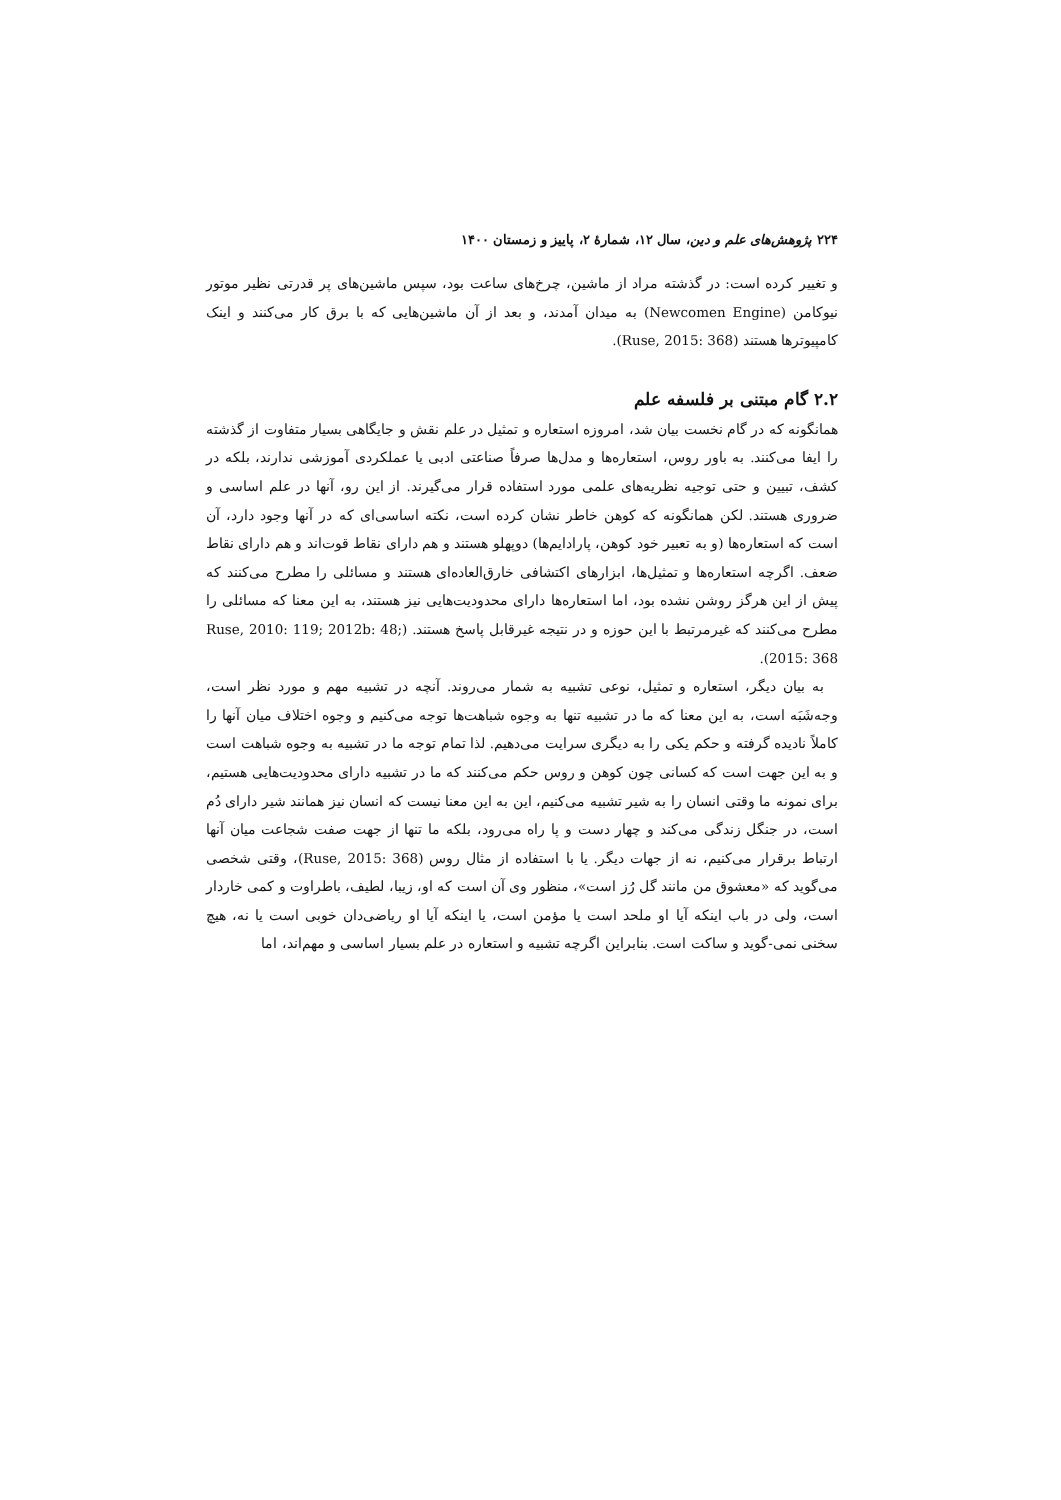۲۲۴ پژوهش‌های علم و دین، سال ۱۲، شمارهٔ ۲، پاییز و زمستان ۱۴۰۰
و تغییر کرده است: در گذشته مراد از ماشین، چرخ‌های ساعت بود، سپس ماشین‌های پر قدرتی نظیر موتور نیوکامن (Newcomen Engine) به میدان آمدند، و بعد از آن ماشین‌هایی که با برق کار می‌کنند و اینک کامپیوترها هستند (Ruse, 2015: 368).
۲.۲ گام مبتنی بر فلسفه علم
همانگونه که در گام نخست بیان شد، امروزه استعاره و تمثیل در علم نقش و جایگاهی بسیار متفاوت از گذشته را ایفا می‌کنند. به باور روس، استعاره‌ها و مدل‌ها صرفاً صناعتی ادبی یا عملکردی آموزشی ندارند، بلکه در کشف، تبیین و حتی توجیه نظریه‌های علمی مورد استفاده قرار می‌گیرند. از این رو، آنها در علم اساسی و ضروری هستند. لکن همانگونه که کوهن خاطر نشان کرده است، نکته اساسی‌ای که در آنها وجود دارد، آن است که استعاره‌ها (و به تعبیر خود کوهن، پارادایم‌ها) دوپهلو هستند و هم دارای نقاط قوت‌اند و هم دارای نقاط ضعف. اگرچه استعاره‌ها و تمثیل‌ها، ابزارهای اکتشافی خارق‌العاده‌ای هستند و مسائلی را مطرح می‌کنند که پیش از این هرگز روشن نشده بود، اما استعاره‌ها دارای محدودیت‌هایی نیز هستند، به این معنا که مسائلی را مطرح می‌کنند که غیرمرتبط با این حوزه و در نتیجه غیرقابل پاسخ هستند. (Ruse, 2010: 119; 2012b: 48; 2015: 368).
به بیان دیگر، استعاره و تمثیل، نوعی تشبیه به شمار می‌روند. آنچه در تشبیه مهم و مورد نظر است، وجه‌شَبَه است، به این معنا که ما در تشبیه تنها به وجوه شباهت‌ها توجه می‌کنیم و وجوه اختلاف میان آنها را کاملاً نادیده گرفته و حکم یکی را به دیگری سرایت می‌دهیم. لذا تمام توجه ما در تشبیه به وجوه شباهت است و به این جهت است که کسانی چون کوهن و روس حکم می‌کنند که ما در تشبیه دارای محدودیت‌هایی هستیم، برای نمونه ما وقتی انسان را به شیر تشبیه می‌کنیم، این به این معنا نیست که انسان نیز همانند شیر دارای دُم است، در جنگل زندگی می‌کند و چهار دست و پا راه می‌رود، بلکه ما تنها از جهت صفت شجاعت میان آنها ارتباط برقرار می‌کنیم، نه از جهات دیگر. یا با استفاده از مثال روس (Ruse, 2015: 368)، وقتی شخصی می‌گوید که «معشوق من مانند گل رُز است»، منظور وی آن است که او، زیبا، لطیف، باطراوت و کمی خاردار است، ولی در باب اینکه آیا او ملحد است یا مؤمن است، یا اینکه آیا او ریاضی‌دان خوبی است یا نه، هیچ سخنی نمی-گوید و ساکت است. بنابراین اگرچه تشبیه و استعاره در علم بسیار اساسی و مهم‌اند، اما